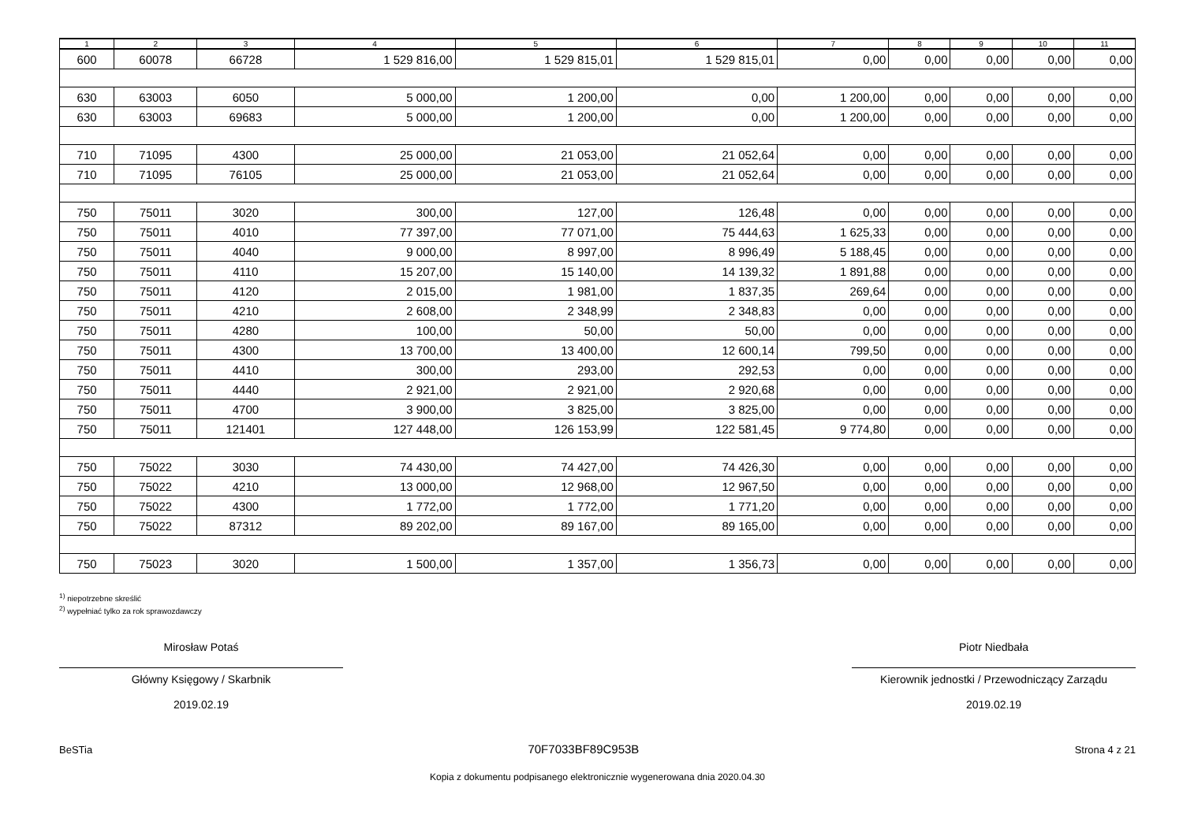| 1 | 2 | 3 | 4 | 5 | 6 | 7 | 8 | 9 | 10 | 11 |
| --- | --- | --- | --- | --- | --- | --- | --- | --- | --- | --- |
| 600 | 60078 | 66728 | 1 529 816,00 | 1 529 815,01 | 1 529 815,01 | 0,00 | 0,00 | 0,00 | 0,00 | 0,00 |
| 630 | 63003 | 6050 | 5 000,00 | 1 200,00 | 0,00 | 1 200,00 | 0,00 | 0,00 | 0,00 | 0,00 |
| 630 | 63003 | 69683 | 5 000,00 | 1 200,00 | 0,00 | 1 200,00 | 0,00 | 0,00 | 0,00 | 0,00 |
| 710 | 71095 | 4300 | 25 000,00 | 21 053,00 | 21 052,64 | 0,00 | 0,00 | 0,00 | 0,00 | 0,00 |
| 710 | 71095 | 76105 | 25 000,00 | 21 053,00 | 21 052,64 | 0,00 | 0,00 | 0,00 | 0,00 | 0,00 |
| 750 | 75011 | 3020 | 300,00 | 127,00 | 126,48 | 0,00 | 0,00 | 0,00 | 0,00 | 0,00 |
| 750 | 75011 | 4010 | 77 397,00 | 77 071,00 | 75 444,63 | 1 625,33 | 0,00 | 0,00 | 0,00 | 0,00 |
| 750 | 75011 | 4040 | 9 000,00 | 8 997,00 | 8 996,49 | 5 188,45 | 0,00 | 0,00 | 0,00 | 0,00 |
| 750 | 75011 | 4110 | 15 207,00 | 15 140,00 | 14 139,32 | 1 891,88 | 0,00 | 0,00 | 0,00 | 0,00 |
| 750 | 75011 | 4120 | 2 015,00 | 1 981,00 | 1 837,35 | 269,64 | 0,00 | 0,00 | 0,00 | 0,00 |
| 750 | 75011 | 4210 | 2 608,00 | 2 348,99 | 2 348,83 | 0,00 | 0,00 | 0,00 | 0,00 | 0,00 |
| 750 | 75011 | 4280 | 100,00 | 50,00 | 50,00 | 0,00 | 0,00 | 0,00 | 0,00 | 0,00 |
| 750 | 75011 | 4300 | 13 700,00 | 13 400,00 | 12 600,14 | 799,50 | 0,00 | 0,00 | 0,00 | 0,00 |
| 750 | 75011 | 4410 | 300,00 | 293,00 | 292,53 | 0,00 | 0,00 | 0,00 | 0,00 | 0,00 |
| 750 | 75011 | 4440 | 2 921,00 | 2 921,00 | 2 920,68 | 0,00 | 0,00 | 0,00 | 0,00 | 0,00 |
| 750 | 75011 | 4700 | 3 900,00 | 3 825,00 | 3 825,00 | 0,00 | 0,00 | 0,00 | 0,00 | 0,00 |
| 750 | 75011 | 121401 | 127 448,00 | 126 153,99 | 122 581,45 | 9 774,80 | 0,00 | 0,00 | 0,00 | 0,00 |
| 750 | 75022 | 3030 | 74 430,00 | 74 427,00 | 74 426,30 | 0,00 | 0,00 | 0,00 | 0,00 | 0,00 |
| 750 | 75022 | 4210 | 13 000,00 | 12 968,00 | 12 967,50 | 0,00 | 0,00 | 0,00 | 0,00 | 0,00 |
| 750 | 75022 | 4300 | 1 772,00 | 1 772,00 | 1 771,20 | 0,00 | 0,00 | 0,00 | 0,00 | 0,00 |
| 750 | 75022 | 87312 | 89 202,00 | 89 167,00 | 89 165,00 | 0,00 | 0,00 | 0,00 | 0,00 | 0,00 |
| 750 | 75023 | 3020 | 1 500,00 | 1 357,00 | 1 356,73 | 0,00 | 0,00 | 0,00 | 0,00 | 0,00 |
<sup>1)</sup> niepotrzebne skreślić
<sup>2)</sup> wypełniać tylko za rok sprawozdawczy
Mirosław Potaś
Główny Księgowy / Skarbnik
2019.02.19
Piotr Niedbała
Kierownik jednostki / Przewodniczący Zarządu
2019.02.19
BeSTia 70F7033BF89C953B Strona 4 z 21
Kopia z dokumentu podpisanego elektronicznie wygenerowana dnia 2020.04.30